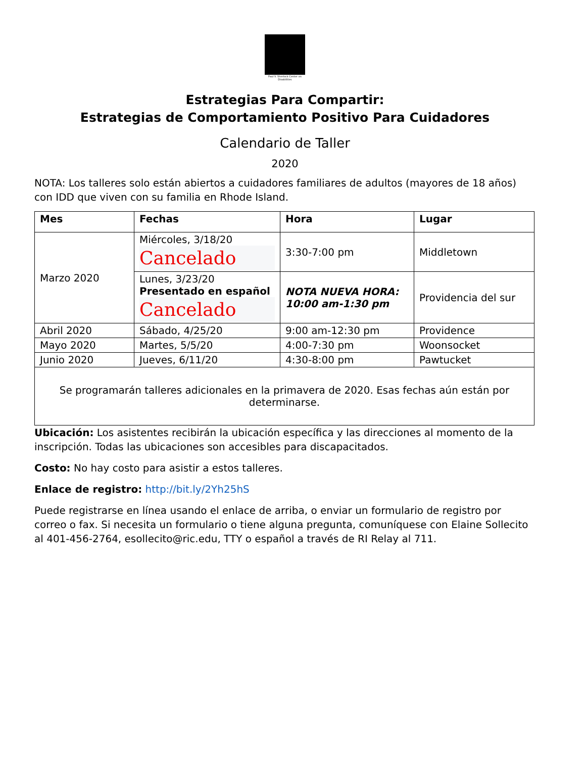Paul V. Sherlock Center on Disabilities
Estrategias Para Compartir:
Estrategias de Comportamiento Positivo Para Cuidadores
Calendario de Taller
2020
NOTA: Los talleres solo están abiertos a cuidadores familiares de adultos (mayores de 18 años) con IDD que viven con su familia en Rhode Island.
| Mes | Fechas | Hora | Lugar |
| --- | --- | --- | --- |
| Marzo 2020 | Miércoles, 3/18/20 Cancelado | 3:30-7:00 pm | Middletown |
| | Lunes, 3/23/20 Presentado en español Cancelado | NOTA NUEVA HORA: 10:00 am-1:30 pm | Providencia del sur |
| Abril 2020 | Sábado, 4/25/20 | 9:00 am-12:30 pm | Providence |
| Mayo 2020 | Martes, 5/5/20 | 4:00-7:30 pm | Woonsocket |
| Junio 2020 | Jueves, 6/11/20 | 4:30-8:00 pm | Pawtucket |
| Se programarán talleres adicionales en la primavera de 2020. Esas fechas aún están por determinarse. | | | |
Ubicación: Los asistentes recibirán la ubicación específica y las direcciones al momento de la inscripción. Todas las ubicaciones son accesibles para discapacitados.
Costo: No hay costo para asistir a estos talleres.
Enlace de registro: http://bit.ly/2Yh25hS
Puede registrarse en línea usando el enlace de arriba, o enviar un formulario de registro por correo o fax. Si necesita un formulario o tiene alguna pregunta, comuníquese con Elaine Sollecito al 401-456-2764, esollecito@ric.edu, TTY o español a través de RI Relay al 711.